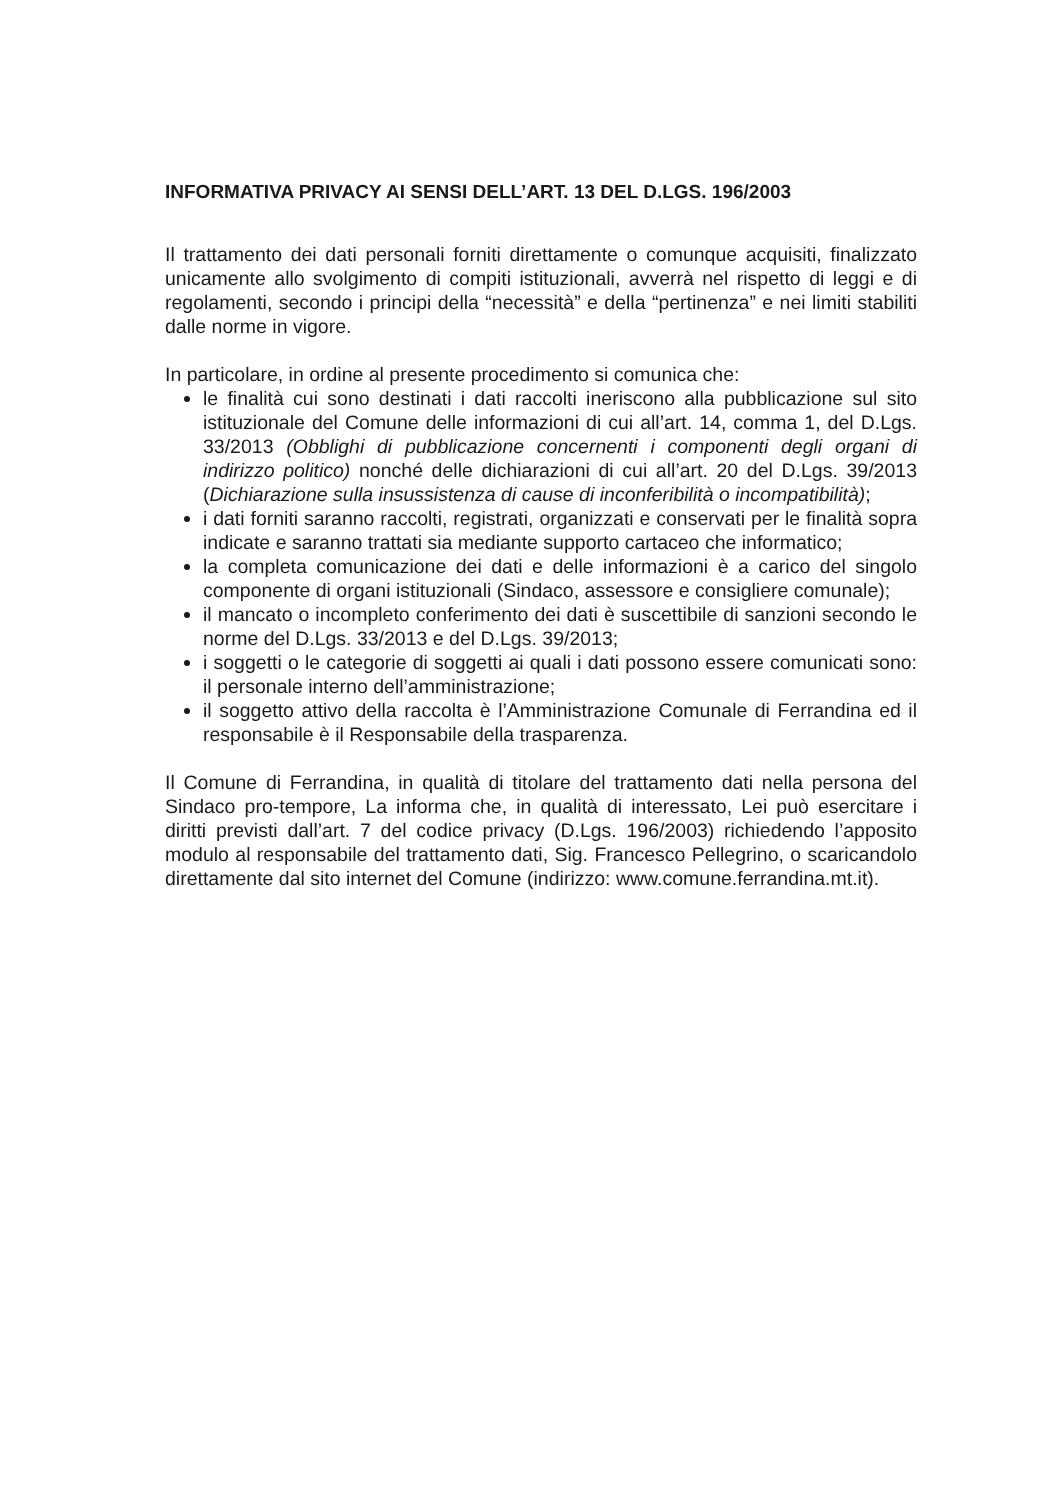INFORMATIVA PRIVACY AI SENSI DELL’ART. 13 DEL D.LGS. 196/2003
Il trattamento dei dati personali forniti direttamente o comunque acquisiti, finalizzato unicamente allo svolgimento di compiti istituzionali, avverrà nel rispetto di leggi e di regolamenti, secondo i principi della “necessità” e della “pertinenza” e nei limiti stabiliti dalle norme in vigore.
In particolare, in ordine al presente procedimento si comunica che:
le finalità cui sono destinati i dati raccolti ineriscono alla pubblicazione sul sito istituzionale del Comune delle informazioni di cui all’art. 14, comma 1, del D.Lgs. 33/2013 (Obblighi di pubblicazione concernenti i componenti degli organi di indirizzo politico) nonché delle dichiarazioni di cui all’art. 20 del D.Lgs. 39/2013 (Dichiarazione sulla insussistenza di cause di inconferibilità o incompatibilità);
i dati forniti saranno raccolti, registrati, organizzati e conservati per le finalità sopra indicate e saranno trattati sia mediante supporto cartaceo che informatico;
la completa comunicazione dei dati e delle informazioni è a carico del singolo componente di organi istituzionali (Sindaco, assessore e consigliere comunale);
il mancato o incompleto conferimento dei dati è suscettibile di sanzioni secondo le norme del D.Lgs. 33/2013 e del D.Lgs. 39/2013;
i soggetti o le categorie di soggetti ai quali i dati possono essere comunicati sono: il personale interno dell’amministrazione;
il soggetto attivo della raccolta è l’Amministrazione Comunale di Ferrandina ed il responsabile è il Responsabile della trasparenza.
Il Comune di Ferrandina, in qualità di titolare del trattamento dati nella persona del Sindaco pro-tempore, La informa che, in qualità di interessato, Lei può esercitare i diritti previsti dall’art. 7 del codice privacy (D.Lgs. 196/2003) richiedendo l’apposito modulo al responsabile del trattamento dati, Sig. Francesco Pellegrino, o scaricandolo direttamente dal sito internet del Comune (indirizzo: www.comune.ferrandina.mt.it).